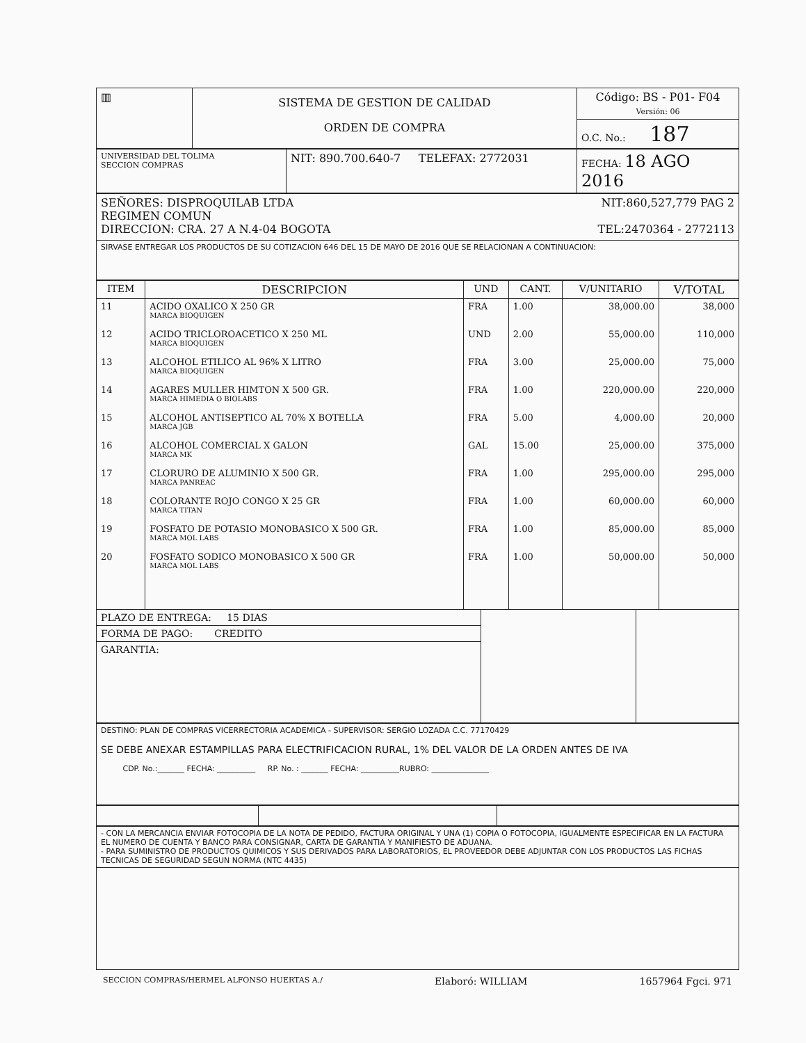| ▥ | SISTEMA DE GESTION DE CALIDAD ORDEN DE COMPRA | Código: BS - P01- F04 Versión: 06 |
| | | O.C. No.: 187 |
| UNIVERSIDAD DEL TOLIMA SECCION COMPRAS | NIT: 890.700.640-7 TELEFAX: 2772031 | FECHA: 18 AGO 2016 |
| SEÑORES: DISPROQUILAB LTDA NIT:860,527,779 PAG 2 REGIMEN COMUN DIRECCION: CRA. 27 A N.4-04 BOGOTA TEL:2470364 - 2772113 |
| SIRVASE ENTREGAR LOS PRODUCTOS DE SU COTIZACION 646 DEL 15 DE MAYO DE 2016 QUE SE RELACIONAN A CONTINUACION: |
| ITEM | DESCRIPCION | UND | CANT. | V/UNITARIO | V/TOTAL |
| --- | --- | --- | --- | --- | --- |
| 11 | ACIDO OXALICO X 250 GR MARCA BIOQUIGEN | FRA | 1.00 | 38,000.00 | 38,000 |
| 12 | ACIDO TRICLOROACETICO X 250 ML MARCA BIOQUIGEN | UND | 2.00 | 55,000.00 | 110,000 |
| 13 | ALCOHOL ETILICO AL 96% X LITRO MARCA BIOQUIGEN | FRA | 3.00 | 25,000.00 | 75,000 |
| 14 | AGARES MULLER HIMTON X 500 GR. MARCA HIMEDIA O BIOLABS | FRA | 1.00 | 220,000.00 | 220,000 |
| 15 | ALCOHOL ANTISEPTICO AL 70% X BOTELLA MARCA JGB | FRA | 5.00 | 4,000.00 | 20,000 |
| 16 | ALCOHOL COMERCIAL X GALON MARCA MK | GAL | 15.00 | 25,000.00 | 375,000 |
| 17 | CLORURO DE ALUMINIO X 500 GR. MARCA PANREAC | FRA | 1.00 | 295,000.00 | 295,000 |
| 18 | COLORANTE ROJO CONGO X 25 GR MARCA TITAN | FRA | 1.00 | 60,000.00 | 60,000 |
| 19 | FOSFATO DE POTASIO MONOBASICO X 500 GR. MARCA MOL LABS | FRA | 1.00 | 85,000.00 | 85,000 |
| 20 | FOSFATO SODICO MONOBASICO X 500 GR MARCA MOL LABS | FRA | 1.00 | 50,000.00 | 50,000 |
| PLAZO DE ENTREGA: 15 DIAS | | |
| FORMA DE PAGO: CREDITO | | |
| GARANTIA: | | |
| DESTINO: PLAN DE COMPRAS VICERRECTORIA ACADEMICA - SUPERVISOR: SERGIO LOZADA C.C. 77170429 SE DEBE ANEXAR ESTAMPILLAS PARA ELECTRIFICACION RURAL, 1% DEL VALOR DE LA ORDEN ANTES DE IVA CDP. No.:_______ FECHA: __________ RP. No. : _______ FECHA: __________RUBRO: _______________ |
| - CON LA MERCANCIA ENVIAR FOTOCOPIA DE LA NOTA DE PEDIDO, FACTURA ORIGINAL Y UNA (1) COPIA O FOTOCOPIA, IGUALMENTE ESPECIFICAR EN LA FACTURA EL NUMERO DE CUENTA Y BANCO PARA CONSIGNAR, CARTA DE GARANTIA Y MANIFIESTO DE ADUANA. - PARA SUMINISTRO DE PRODUCTOS QUIMICOS Y SUS DERIVADOS PARA LABORATORIOS, EL PROVEEDOR DEBE ADJUNTAR CON LOS PRODUCTOS LAS FICHAS TECNICAS DE SEGURIDAD SEGUN NORMA (NTC 4435) |
SECCION COMPRAS/HERMEL ALFONSO HUERTAS A./ Elaboró: WILLIAM 1657964 Fgci. 971